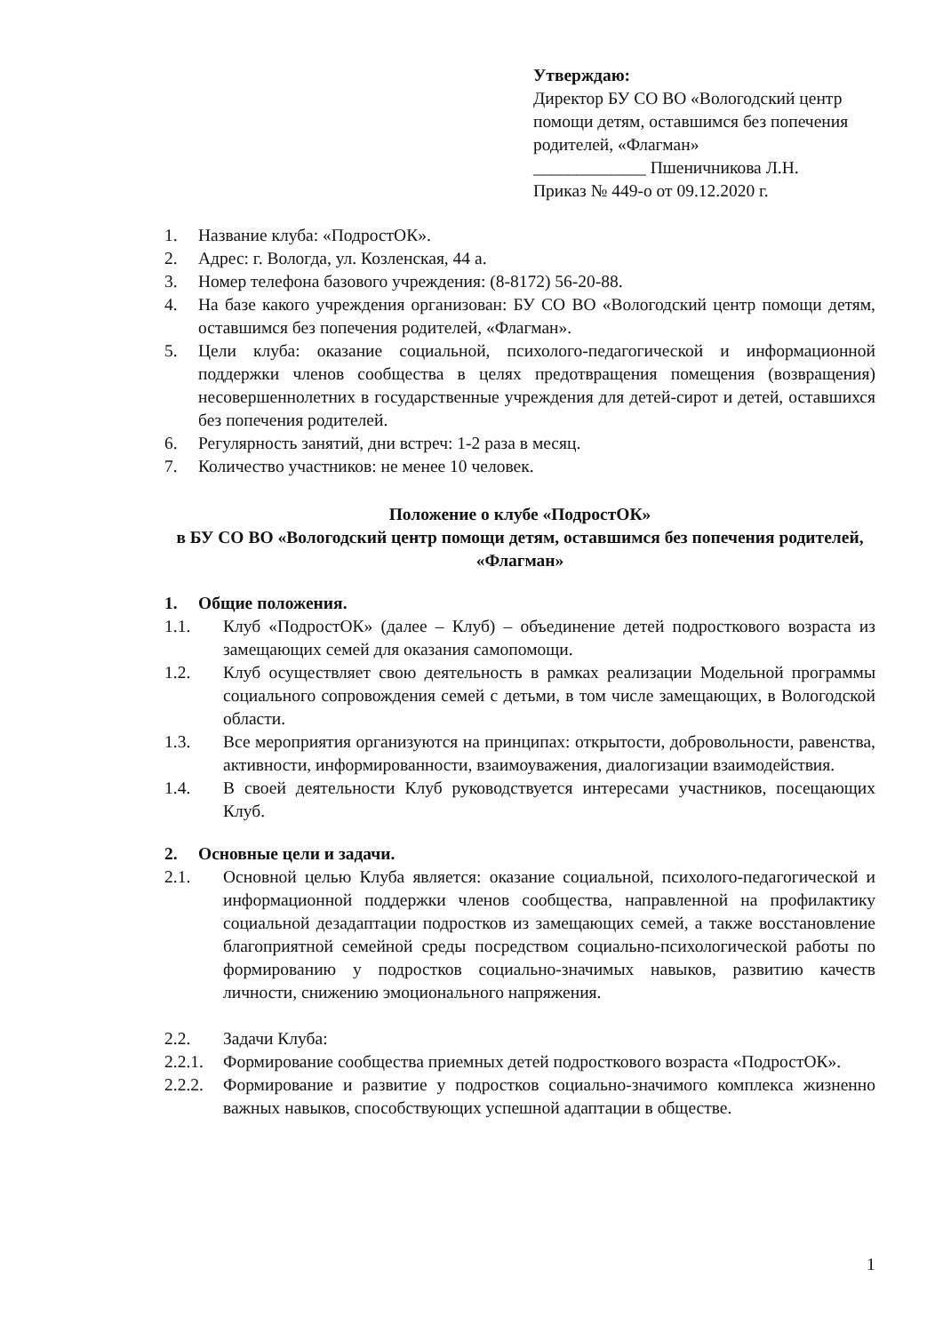Утверждаю:
Директор БУ СО ВО «Вологодский центр помощи детям, оставшимся без попечения родителей, «Флагман»
_____________ Пшеничникова Л.Н.
Приказ № 449-о от 09.12.2020 г.
1. Название клуба: «ПодростОК».
2. Адрес: г. Вологда, ул. Козленская, 44 а.
3. Номер телефона базового учреждения: (8-8172) 56-20-88.
4. На базе какого учреждения организован: БУ СО ВО «Вологодский центр помощи детям, оставшимся без попечения родителей, «Флагман».
5. Цели клуба: оказание социальной, психолого-педагогической и информационной поддержки членов сообщества в целях предотвращения помещения (возвращения) несовершеннолетних в государственные учреждения для детей-сирот и детей, оставшихся без попечения родителей.
6. Регулярность занятий, дни встреч: 1-2 раза в месяц.
7. Количество участников: не менее 10 человек.
Положение о клубе «ПодростОК»
в БУ СО ВО «Вологодский центр помощи детям, оставшимся без попечения родителей, «Флагман»
1. Общие положения.
1.1. Клуб «ПодростОК» (далее – Клуб) – объединение детей подросткового возраста из замещающих семей для оказания самопомощи.
1.2. Клуб осуществляет свою деятельность в рамках реализации Модельной программы социального сопровождения семей с детьми, в том числе замещающих, в Вологодской области.
1.3. Все мероприятия организуются на принципах: открытости, добровольности, равенства, активности, информированности, взаимоуважения, диалогизации взаимодействия.
1.4. В своей деятельности Клуб руководствуется интересами участников, посещающих Клуб.
2. Основные цели и задачи.
2.1. Основной целью Клуба является: оказание социальной, психолого-педагогической и информационной поддержки членов сообщества, направленной на профилактику социальной дезадаптации подростков из замещающих семей, а также восстановление благоприятной семейной среды посредством социально-психологической работы по формированию у подростков социально-значимых навыков, развитию качеств личности, снижению эмоционального напряжения.
2.2. Задачи Клуба:
2.2.1. Формирование сообщества приемных детей подросткового возраста «ПодростОК».
2.2.2. Формирование и развитие у подростков социально-значимого комплекса жизненно важных навыков, способствующих успешной адаптации в обществе.
1